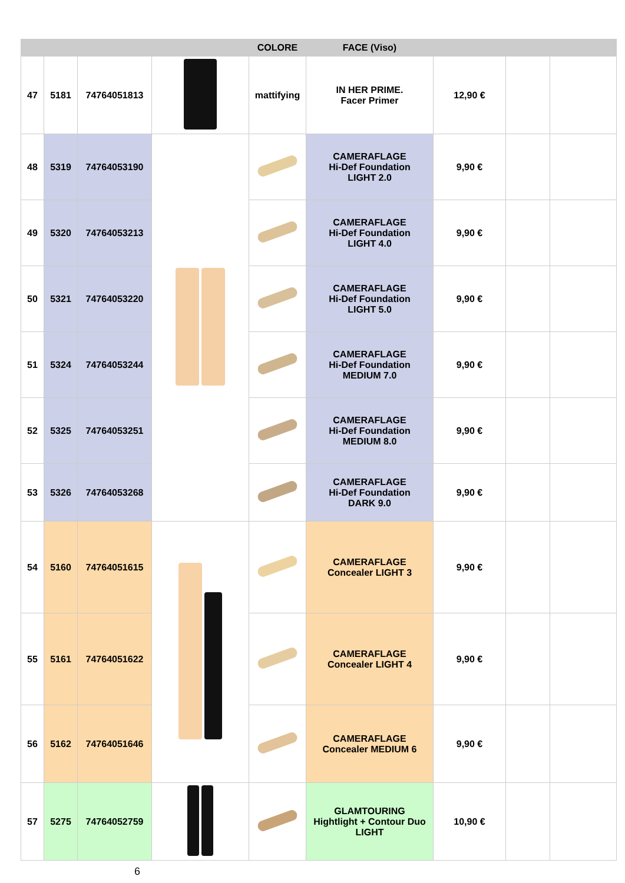| | | | | COLORE | FACE (Viso) | | | |
| --- | --- | --- | --- | --- | --- | --- | --- | --- |
| 47 | 5181 | 74764051813 | | mattifying | IN HER PRIME. Facer Primer | 12,90 € | | |
| 48 | 5319 | 74764053190 | | | CAMERAFLAGE Hi-Def Foundation LIGHT 2.0 | 9,90 € | | |
| 49 | 5320 | 74764053213 | | | CAMERAFLAGE Hi-Def Foundation LIGHT 4.0 | 9,90 € | | |
| 50 | 5321 | 74764053220 | | | CAMERAFLAGE Hi-Def Foundation LIGHT 5.0 | 9,90 € | | |
| 51 | 5324 | 74764053244 | | | CAMERAFLAGE Hi-Def Foundation MEDIUM 7.0 | 9,90 € | | |
| 52 | 5325 | 74764053251 | | | CAMERAFLAGE Hi-Def Foundation MEDIUM 8.0 | 9,90 € | | |
| 53 | 5326 | 74764053268 | | | CAMERAFLAGE Hi-Def Foundation DARK 9.0 | 9,90 € | | |
| 54 | 5160 | 74764051615 | | | CAMERAFLAGE Concealer LIGHT 3 | 9,90 € | | |
| 55 | 5161 | 74764051622 | | | CAMERAFLAGE Concealer LIGHT 4 | 9,90 € | | |
| 56 | 5162 | 74764051646 | | | CAMERAFLAGE Concealer MEDIUM 6 | 9,90 € | | |
| 57 | 5275 | 74764052759 | | | GLAMTOURING Hightlight + Contour Duo LIGHT | 10,90 € | | |
6